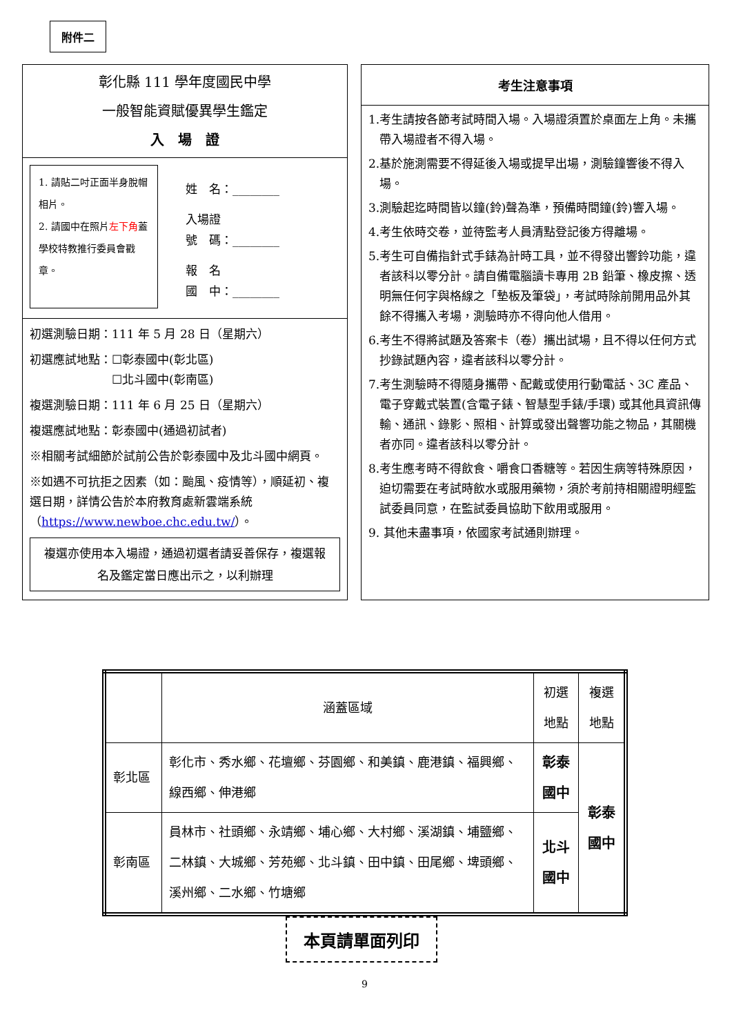附件二
彰化縣 111 學年度國民中學
一般智能資賦優異學生鑑定
入　場　證
1. 請貼二吋正面半身脫帽相片。
2. 請國中在照片左下角蓋學校特教推行委員會戳章。
姓　名：________
入場證
號　碼：________
報　名
國　中：________
初選測驗日期：111 年 5 月 28 日（星期六）
初選應試地點：☐彰泰國中(彰北區)
　　　　　　　☐北斗國中(彰南區)
複選測驗日期：111 年 6 月 25 日（星期六）
複選應試地點：彰泰國中(通過初試者)
※相關考試細節於試前公告於彰泰國中及北斗國中網頁。
※如遇不可抗拒之因素（如：颱風、疫情等），順延初、複選日期，詳情公告於本府教育處新雲端系統（https://www.newboe.chc.edu.tw/）。
複選亦使用本入場證，通過初選者請妥善保存，複選報名及鑑定當日應出示之，以利辦理
考生注意事項
1.考生請按各節考試時間入場。入場證須置於桌面左上角。未攜帶入場證者不得入場。
2.基於施測需要不得延後入場或提早出場，測驗鐘響後不得入場。
3.測驗起迄時間皆以鐘(鈴)聲為準，預備時間鐘(鈴)響入場。
4.考生依時交卷，並待監考人員清點登記後方得離場。
5.考生可自備指針式手錶為計時工具，並不得發出響鈴功能，違者該科以零分計。請自備電腦讀卡專用 2B 鉛筆、橡皮擦、透明無任何字與格線之「墊板及筆袋」，考試時除前開用品外其餘不得攜入考場，測驗時亦不得向他人借用。
6.考生不得將試題及答案卡（卷）攜出試場，且不得以任何方式抄錄試題內容，違者該科以零分計。
7.考生測驗時不得隨身攜帶、配戴或使用行動電話、3C 產品、電子穿戴式裝置(含電子錶、智慧型手錶/手環) 或其他具資訊傳輸、通訊、錄影、照相、計算或發出聲響功能之物品，其關機者亦同。違者該科以零分計。
8.考生應考時不得飲食、嚼食口香糖等。若因生病等特殊原因，迫切需要在考試時飲水或服用藥物，須於考前持相關證明經監試委員同意，在監試委員協助下飲用或服用。
9. 其他未盡事項，依國家考試通則辦理。
| | 涵蓋區域 | 初選地點 | 複選地點 |
| --- | --- | --- | --- |
| 彰北區 | 彰化市、秀水鄉、花壇鄉、芬園鄉、和美鎮、鹿港鎮、福興鄉、線西鄉、伸港鄉 | 彰泰國中 | 彰泰國中 |
| 彰南區 | 員林市、社頭鄉、永靖鄉、埔心鄉、大村鄉、溪湖鎮、埔鹽鄉、二林鎮、大城鄉、芳苑鄉、北斗鎮、田中鎮、田尾鄉、埤頭鄉、溪州鄉、二水鄉、竹塘鄉 | 北斗國中 | |
本頁請單面列印
9